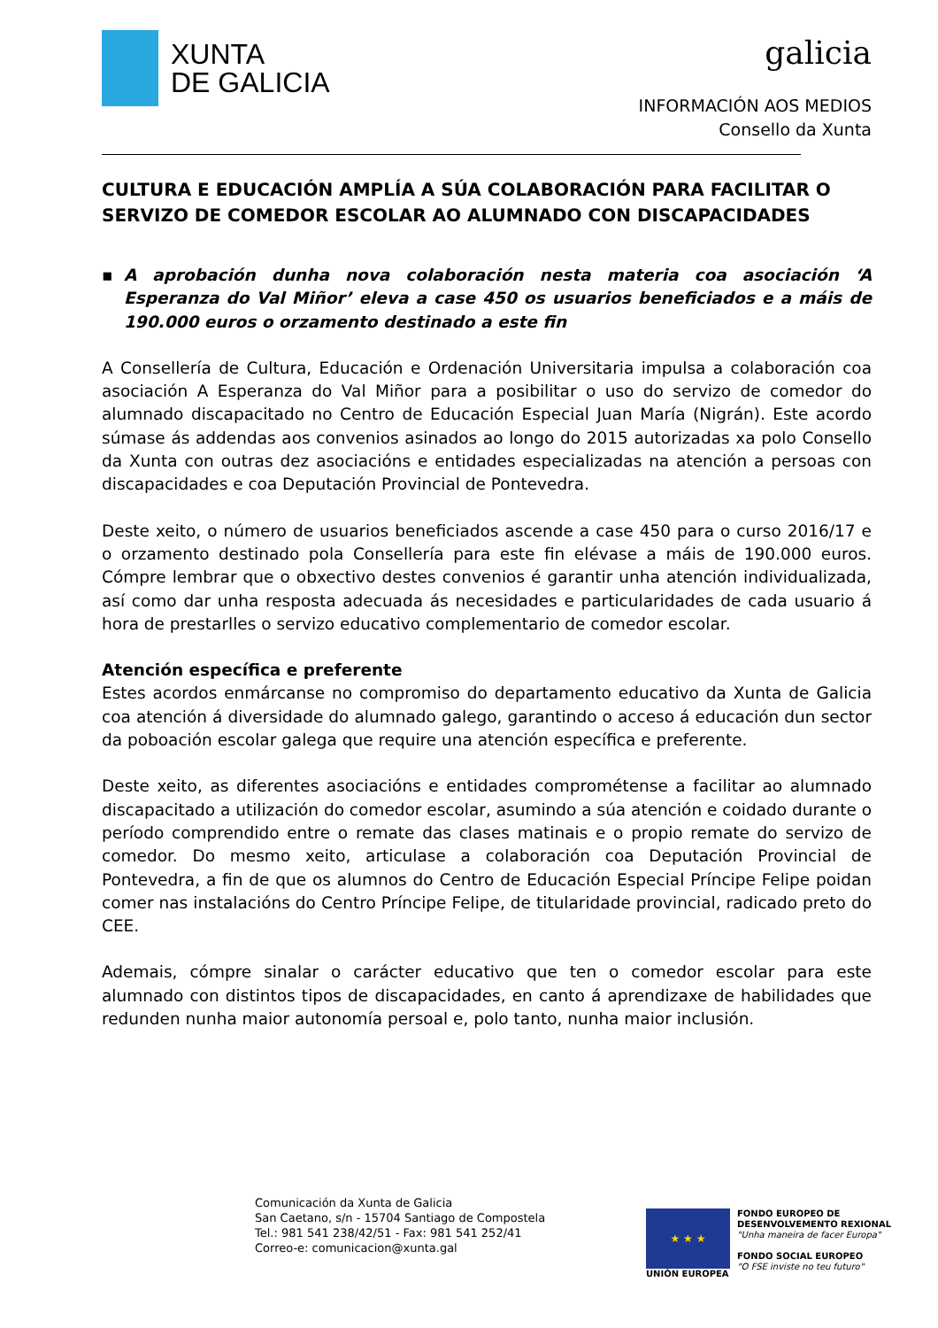XUNTA
DE GALICIA
galicia
INFORMACIÓN AOS MEDIOS
Consello da Xunta
CULTURA E EDUCACIÓN AMPLÍA A SÚA COLABORACIÓN PARA FACILITAR O SERVIZO DE COMEDOR ESCOLAR AO ALUMNADO CON DISCAPACIDADES
▪ A aprobación dunha nova colaboración nesta materia coa asociación ‘A Esperanza do Val Miñor’ eleva a case 450 os usuarios beneficiados e a máis de 190.000 euros o orzamento destinado a este fin
A Consellería de Cultura, Educación e Ordenación Universitaria impulsa a colaboración coa asociación A Esperanza do Val Miñor para a posibilitar o uso do servizo de comedor do alumnado discapacitado no Centro de Educación Especial Juan María (Nigrán). Este acordo súmase ás addendas aos convenios asinados ao longo do 2015 autorizadas xa polo Consello da Xunta con outras dez asociacións e entidades especializadas na atención a persoas con discapacidades e coa Deputación Provincial de Pontevedra.
Deste xeito, o número de usuarios beneficiados ascende a case 450 para o curso 2016/17 e o orzamento destinado pola Consellería para este fin elévase a máis de 190.000 euros. Cómpre lembrar que o obxectivo destes convenios é garantir unha atención individualizada, así como dar unha resposta adecuada ás necesidades e particularidades de cada usuario á hora de prestarlles o servizo educativo complementario de comedor escolar.
Atención específica e preferente
Estes acordos enmárcanse no compromiso do departamento educativo da Xunta de Galicia coa atención á diversidade do alumnado galego, garantindo o acceso á educación dun sector da poboación escolar galega que require una atención específica e preferente.
Deste xeito, as diferentes asociacións e entidades comprométense a facilitar ao alumnado discapacitado a utilización do comedor escolar, asumindo a súa atención e coidado durante o período comprendido entre o remate das clases matinais e o propio remate do servizo de comedor. Do mesmo xeito, articulase a colaboración coa Deputación Provincial de Pontevedra, a fin de que os alumnos do Centro de Educación Especial Príncipe Felipe poidan comer nas instalacións do Centro Príncipe Felipe, de titularidade provincial, radicado preto do CEE.
Ademais, cómpre sinalar o carácter educativo que ten o comedor escolar para este alumnado con distintos tipos de discapacidades, en canto á aprendizaxe de habilidades que redunden nunha maior autonomía persoal e, polo tanto, nunha maior inclusión.
Comunicación da Xunta de Galicia
San Caetano, s/n - 15704 Santiago de Compostela
Tel.: 981 541 238/42/51 - Fax: 981 541 252/41
Correo-e: comunicacion@xunta.gal
★ ★ ★
UNIÓN EUROPEA
FONDO EUROPEO DE
DESENVOLVEMENTO REXIONAL
"Unha maneira de facer Europa"
FONDO SOCIAL EUROPEO
"O FSE inviste no teu futuro"